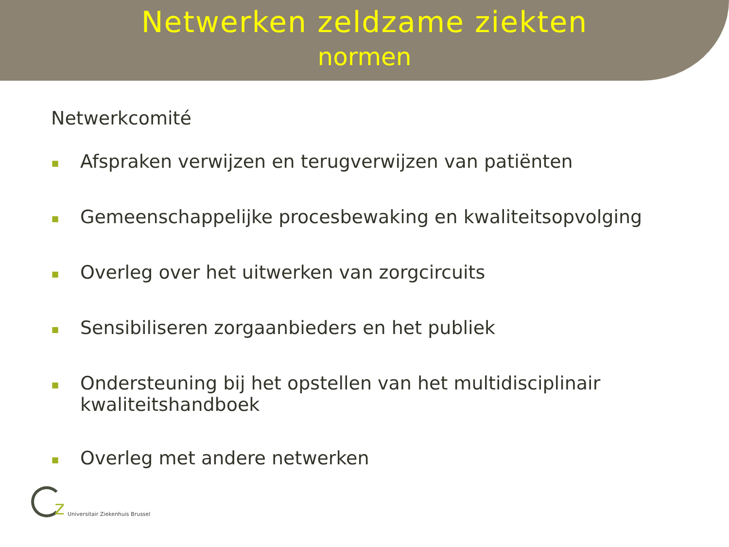Netwerken zeldzame ziekten
normen
Netwerkcomité
■ Afspraken verwijzen en terugverwijzen van patiënten
■ Gemeenschappelijke procesbewaking en kwaliteitsopvolging
■ Overleg over het uitwerken van zorgcircuits
■ Sensibiliseren zorgaanbieders en het publiek
■ Ondersteuning bij het opstellen van het multidisciplinair kwaliteitshandboek
■ Overleg met andere netwerken
z
Universitair Ziekenhuis Brussel